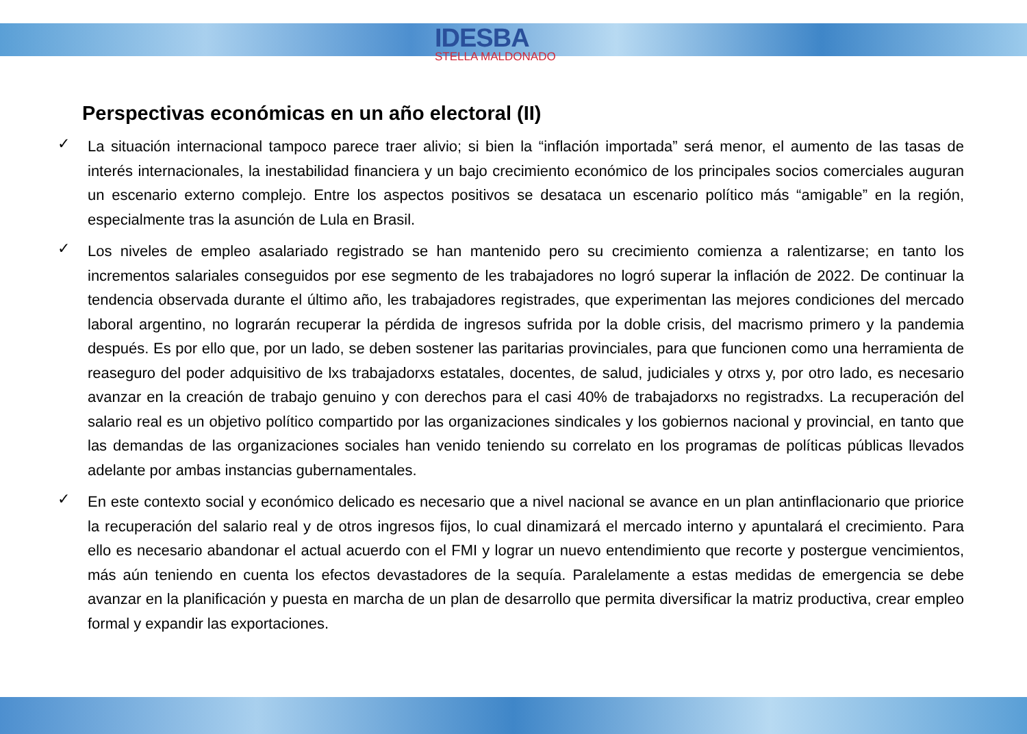IDESBA
STELLA MALDONADO
Perspectivas económicas en un año electoral (II)
✓ La situación internacional tampoco parece traer alivio; si bien la “inflación importada” será menor, el aumento de las tasas de interés internacionales, la inestabilidad financiera y un bajo crecimiento económico de los principales socios comerciales auguran un escenario externo complejo. Entre los aspectos positivos se desataca un escenario político más “amigable” en la región, especialmente tras la asunción de Lula en Brasil.
✓ Los niveles de empleo asalariado registrado se han mantenido pero su crecimiento comienza a ralentizarse; en tanto los incrementos salariales conseguidos por ese segmento de les trabajadores no logró superar la inflación de 2022. De continuar la tendencia observada durante el último año, les trabajadores registrades, que experimentan las mejores condiciones del mercado laboral argentino, no lograrán recuperar la pérdida de ingresos sufrida por la doble crisis, del macrismo primero y la pandemia después. Es por ello que, por un lado, se deben sostener las paritarias provinciales, para que funcionen como una herramienta de reaseguro del poder adquisitivo de lxs trabajadorxs estatales, docentes, de salud, judiciales y otrxs y, por otro lado, es necesario avanzar en la creación de trabajo genuino y con derechos para el casi 40% de trabajadorxs no registradxs. La recuperación del salario real es un objetivo político compartido por las organizaciones sindicales y los gobiernos nacional y provincial, en tanto que las demandas de las organizaciones sociales han venido teniendo su correlato en los programas de políticas públicas llevados adelante por ambas instancias gubernamentales.
✓ En este contexto social y económico delicado es necesario que a nivel nacional se avance en un plan antinflacionario que priorice la recuperación del salario real y de otros ingresos fijos, lo cual dinamizará el mercado interno y apuntalará el crecimiento. Para ello es necesario abandonar el actual acuerdo con el FMI y lograr un nuevo entendimiento que recorte y postergue vencimientos, más aún teniendo en cuenta los efectos devastadores de la sequía. Paralelamente a estas medidas de emergencia se debe avanzar en la planificación y puesta en marcha de un plan de desarrollo que permita diversificar la matriz productiva, crear empleo formal y expandir las exportaciones.